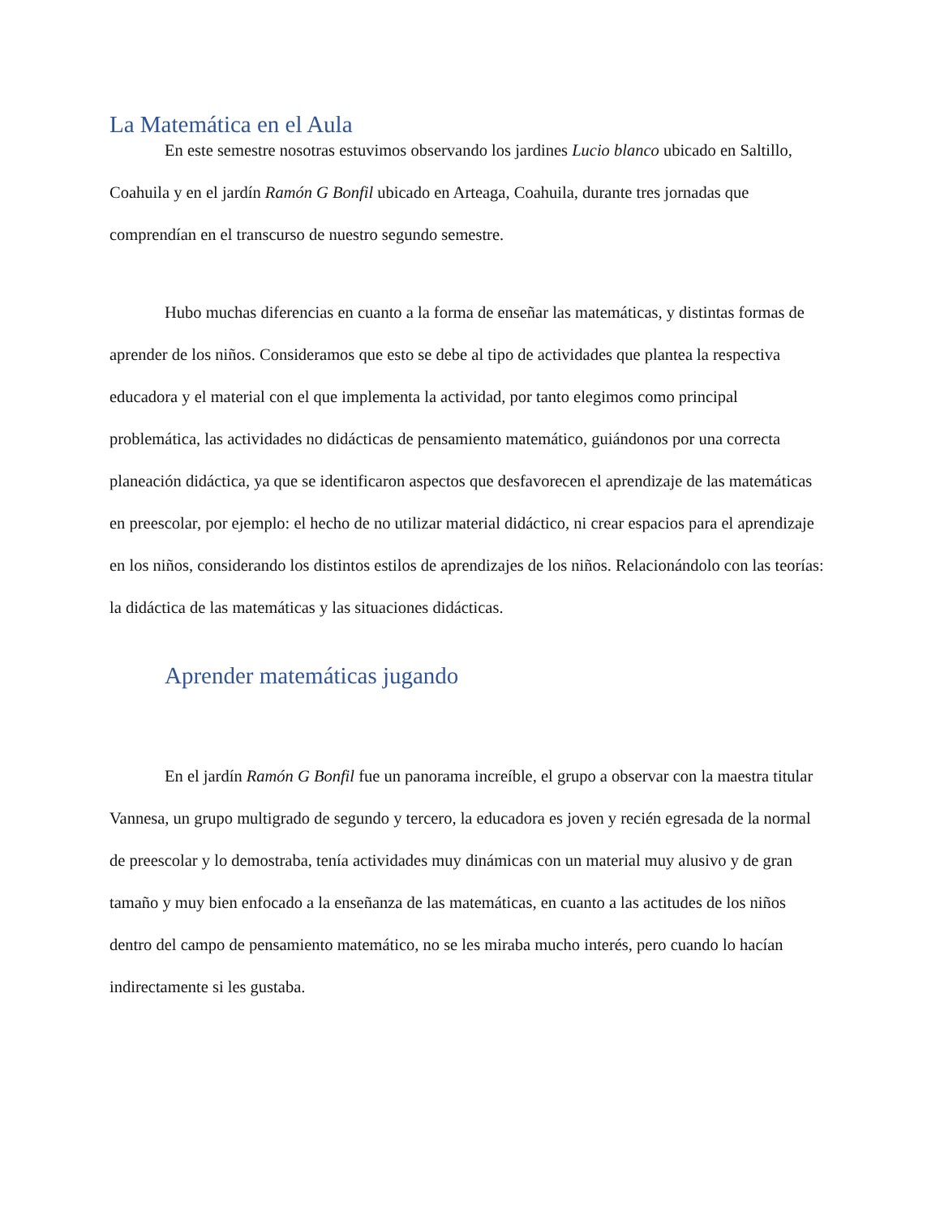La Matemática en el Aula
En este semestre nosotras estuvimos observando los jardines Lucio blanco ubicado en Saltillo, Coahuila y en el jardín Ramón G Bonfil ubicado en Arteaga, Coahuila, durante tres jornadas que comprendían en el transcurso de nuestro segundo semestre.
Hubo muchas diferencias en cuanto a la forma de enseñar las matemáticas, y distintas formas de aprender de los niños. Consideramos que esto se debe al tipo de actividades que plantea la respectiva educadora y el material con el que implementa la actividad, por tanto elegimos como principal problemática, las actividades no didácticas de pensamiento matemático, guiándonos por una correcta planeación didáctica, ya que se identificaron aspectos que desfavorecen el aprendizaje de las matemáticas en preescolar, por ejemplo: el hecho de no utilizar material didáctico, ni crear espacios para el aprendizaje en los niños, considerando los distintos estilos de aprendizajes de los niños. Relacionándolo con las teorías: la didáctica de las matemáticas y las situaciones didácticas.
Aprender matemáticas jugando
En el jardín Ramón G Bonfil fue un panorama increíble, el grupo a observar con la maestra titular Vannesa, un grupo multigrado de segundo y tercero, la educadora es joven y recién egresada de la normal de preescolar y lo demostraba, tenía actividades muy dinámicas con un material muy alusivo y de gran tamaño y muy bien enfocado a la enseñanza de las matemáticas, en cuanto a las actitudes de los niños dentro del campo de pensamiento matemático, no se les miraba mucho interés, pero cuando lo hacían indirectamente si les gustaba.